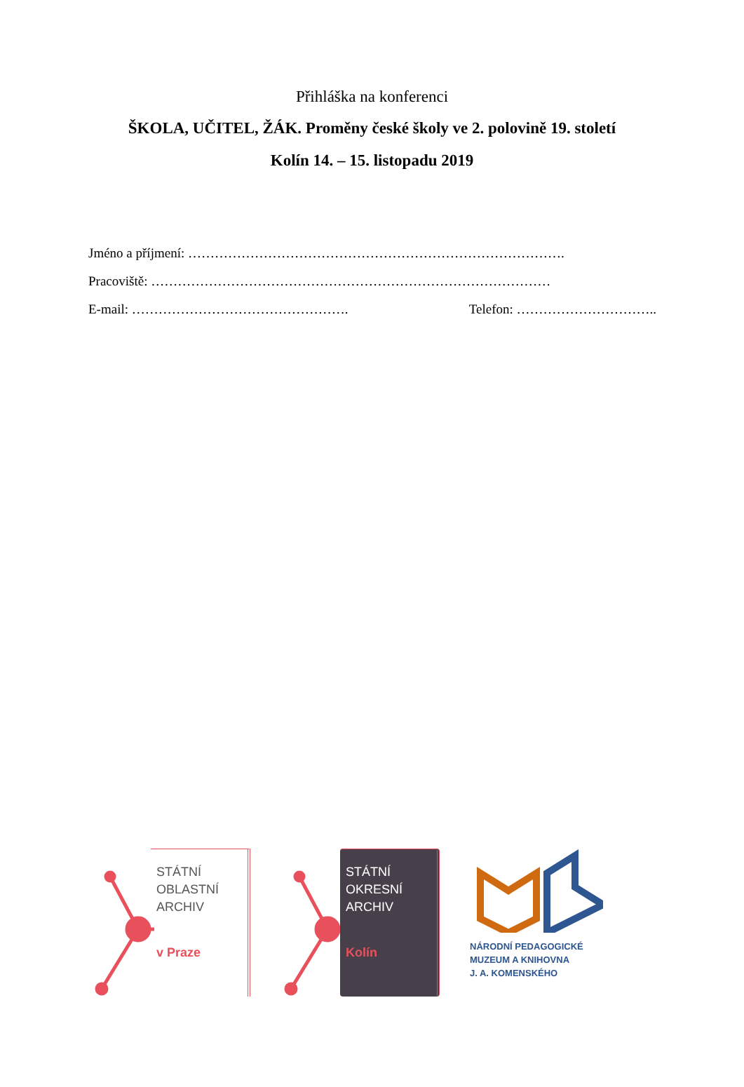Přihláška na konferenci
ŠKOLA, UČITEL, ŽÁK. Proměny české školy ve 2. polovině 19. století
Kolín 14. – 15. listopadu 2019
Jméno a příjmení: ………………………………………………………………………….
Pracoviště: ………………………………………………………………………………
E-mail: …………………………………………. Telefon: …………………………..
STÁTNÍ
OBLASTNÍ
ARCHIV
v Praze
STÁTNÍ
OKRESNÍ
ARCHIV
Kolín
NÁRODNÍ PEDAGOGICKÉ
MUZEUM A KNIHOVNA
J. A. KOMENSKÉHO